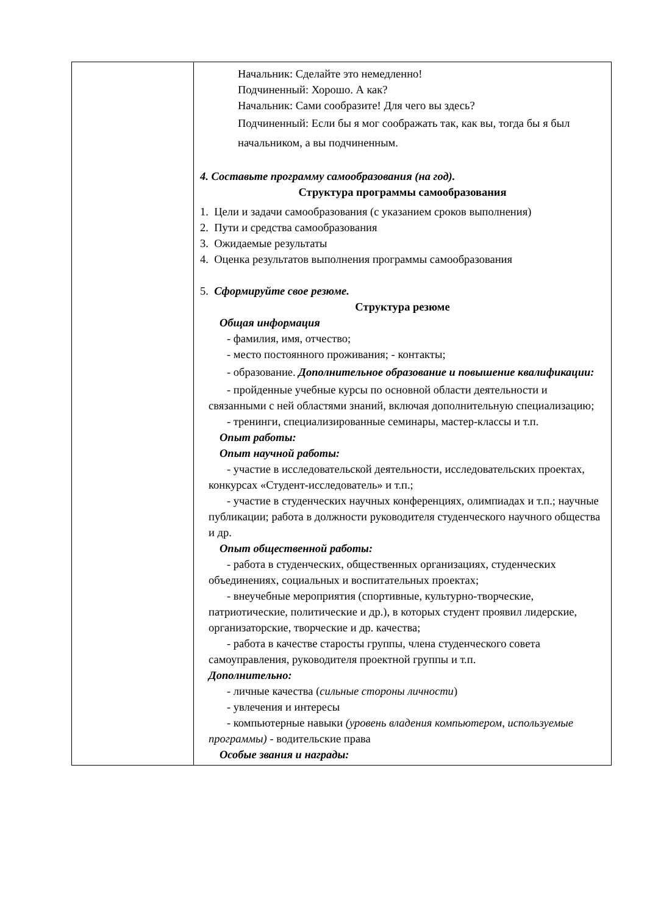| | Начальник: Сделайте это немедленно! Подчиненный: Хорошо. А как? Начальник: Сами сообразите! Для чего вы здесь? Подчиненный: Если бы я мог соображать так, как вы, тогда бы я был начальником, а вы подчиненным. 4. Составьте программу самообразования (на год). Структура программы самообразования 1. Цели и задачи самообразования (с указанием сроков выполнения) 2. Пути и средства самообразования 3. Ожидаемые результаты 4. Оценка результатов выполнения программы самообразования 5. Сформируйте свое резюме. Структура резюме Общая информация - фамилия, имя, отчество; - место постоянного проживания; - контакты; - образование. Дополнительное образование и повышение квалификации: - пройденные учебные курсы по основной области деятельности и связанными с ней областями знаний, включая дополнительную специализацию; - тренинги, специализированные семинары, мастер-классы и т.п. Опыт работы: Опыт научной работы: - участие в исследовательской деятельности, исследовательских проектах, конкурсах «Студент-исследователь» и т.п.; - участие в студенческих научных конференциях, олимпиадах и т.п.; научные публикации; работа в должности руководителя студенческого научного общества и др. Опыт общественной работы: - работа в студенческих, общественных организациях, студенческих объединениях, социальных и воспитательных проектах; - внеучебные мероприятия (спортивные, культурно-творческие, патриотические, политические и др.), в которых студент проявил лидерские, организаторские, творческие и др. качества; - работа в качестве старосты группы, члена студенческого совета самоуправления, руководителя проектной группы и т.п. Дополнительно: - личные качества ( сильные стороны личности ) - увлечения и интересы - компьютерные навыки (уровень владения компьютером, используемые программы) - водительские права Особые звания и награды: |